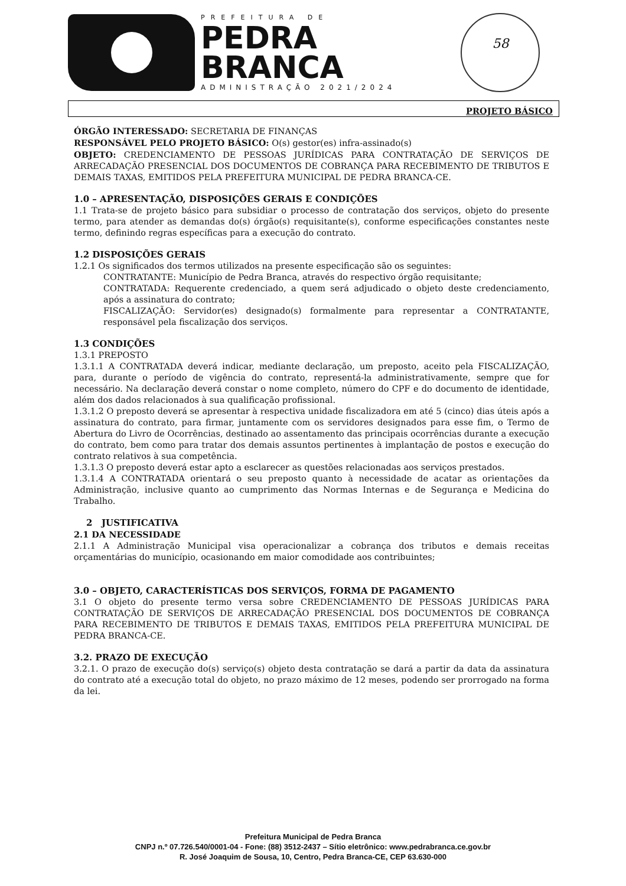PREFEITURA DE
PEDRA
BRANCA
ADMINISTRAÇÃO 2021/2024
58
PROJETO BÁSICO
ÓRGÃO INTERESSADO: SECRETARIA DE FINANÇAS
RESPONSÁVEL PELO PROJETO BÁSICO: O(s) gestor(es) infra-assinado(s)
OBJETO: CREDENCIAMENTO DE PESSOAS JURÍDICAS PARA CONTRATAÇÃO DE SERVIÇOS DE ARRECADAÇÃO PRESENCIAL DOS DOCUMENTOS DE COBRANÇA PARA RECEBIMENTO DE TRIBUTOS E DEMAIS TAXAS, EMITIDOS PELA PREFEITURA MUNICIPAL DE PEDRA BRANCA-CE.
1.0 – APRESENTAÇÃO, DISPOSIÇÕES GERAIS E CONDIÇÕES
1.1 Trata-se de projeto básico para subsidiar o processo de contratação dos serviços, objeto do presente termo, para atender as demandas do(s) órgão(s) requisitante(s), conforme especificações constantes neste termo, definindo regras específicas para a execução do contrato.
1.2 DISPOSIÇÕES GERAIS
1.2.1 Os significados dos termos utilizados na presente especificação são os seguintes:
CONTRATANTE: Município de Pedra Branca, através do respectivo órgão requisitante;
CONTRATADA: Requerente credenciado, a quem será adjudicado o objeto deste credenciamento, após a assinatura do contrato;
FISCALIZAÇÃO: Servidor(es) designado(s) formalmente para representar a CONTRATANTE, responsável pela fiscalização dos serviços.
1.3 CONDIÇÕES
1.3.1 PREPOSTO
1.3.1.1 A CONTRATADA deverá indicar, mediante declaração, um preposto, aceito pela FISCALIZAÇÃO, para, durante o período de vigência do contrato, representá-la administrativamente, sempre que for necessário. Na declaração deverá constar o nome completo, número do CPF e do documento de identidade, além dos dados relacionados à sua qualificação profissional.
1.3.1.2 O preposto deverá se apresentar à respectiva unidade fiscalizadora em até 5 (cinco) dias úteis após a assinatura do contrato, para firmar, juntamente com os servidores designados para esse fim, o Termo de Abertura do Livro de Ocorrências, destinado ao assentamento das principais ocorrências durante a execução do contrato, bem como para tratar dos demais assuntos pertinentes à implantação de postos e execução do contrato relativos à sua competência.
1.3.1.3 O preposto deverá estar apto a esclarecer as questões relacionadas aos serviços prestados.
1.3.1.4 A CONTRATADA orientará o seu preposto quanto à necessidade de acatar as orientações da Administração, inclusive quanto ao cumprimento das Normas Internas e de Segurança e Medicina do Trabalho.
2 JUSTIFICATIVA
2.1 DA NECESSIDADE
2.1.1 A Administração Municipal visa operacionalizar a cobrança dos tributos e demais receitas orçamentárias do município, ocasionando em maior comodidade aos contribuintes;
3.0 – OBJETO, CARACTERÍSTICAS DOS SERVIÇOS, FORMA DE PAGAMENTO
3.1 O objeto do presente termo versa sobre CREDENCIAMENTO DE PESSOAS JURÍDICAS PARA CONTRATAÇÃO DE SERVIÇOS DE ARRECADAÇÃO PRESENCIAL DOS DOCUMENTOS DE COBRANÇA PARA RECEBIMENTO DE TRIBUTOS E DEMAIS TAXAS, EMITIDOS PELA PREFEITURA MUNICIPAL DE PEDRA BRANCA-CE.
3.2. PRAZO DE EXECUÇÃO
3.2.1. O prazo de execução do(s) serviço(s) objeto desta contratação se dará a partir da data da assinatura do contrato até a execução total do objeto, no prazo máximo de 12 meses, podendo ser prorrogado na forma da lei.
Prefeitura Municipal de Pedra Branca
CNPJ n.º 07.726.540/0001-04 - Fone: (88) 3512-2437 – Sítio eletrônico: www.pedrabranca.ce.gov.br
R. José Joaquim de Sousa, 10, Centro, Pedra Branca-CE, CEP 63.630-000